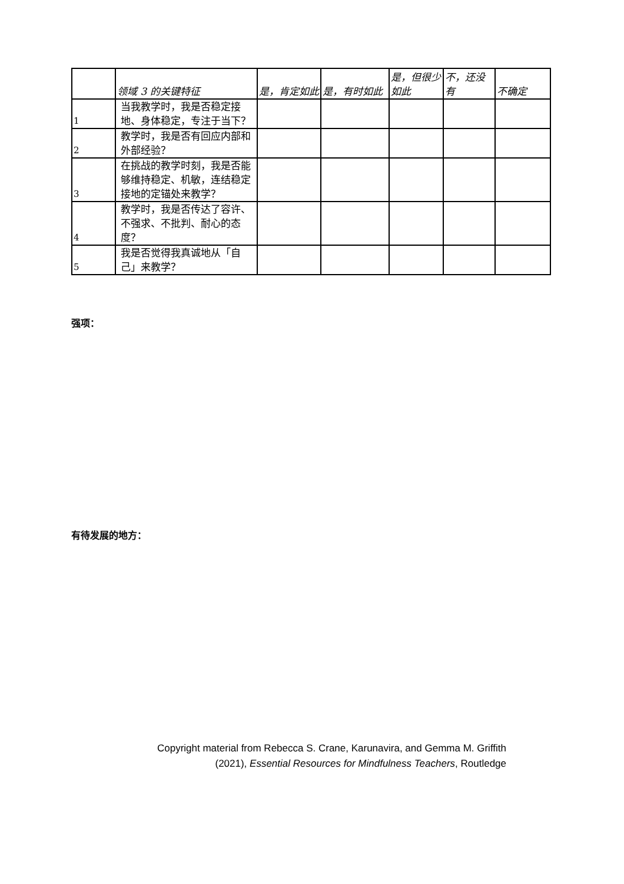| | 领域 3 的关键特征 | 是，肯定如此 | 是，有时如此 | 是，但很少如此 | 不，还没有 | 不确定 |
| --- | --- | --- | --- | --- | --- | --- |
| 1 | 当我教学时，我是否稳定接地、身体稳定，专注于当下？ | | | | | |
| 2 | 教学时，我是否有回应内部和外部经验？ | | | | | |
| 3 | 在挑战的教学时刻，我是否能够维持稳定、机敏，连结稳定接地的定锚处来教学？ | | | | | |
| 4 | 教学时，我是否传达了容许、不强求、不批判、耐心的态度？ | | | | | |
| 5 | 我是否觉得我真诚地从「自己」来教学？ | | | | | |
强项：
有待发展的地方：
Copyright material from Rebecca S. Crane, Karunavira, and Gemma M. Griffith
(2021), Essential Resources for Mindfulness Teachers, Routledge